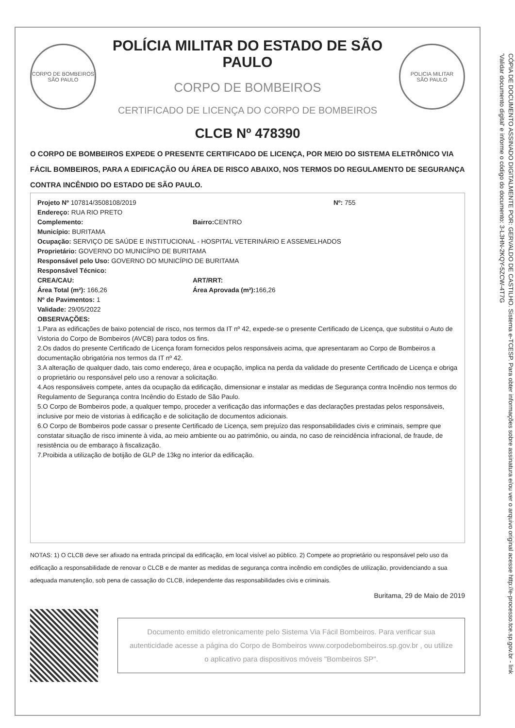CORPO DE BOMBEIROS
SÃO PAULO
POLÍCIA MILITAR DO ESTADO DE SÃO PAULO
CORPO DE BOMBEIROS
CERTIFICADO DE LICENÇA DO CORPO DE BOMBEIROS
POLICIA MILITAR
SÃO PAULO
CLCB Nº 478390
O CORPO DE BOMBEIROS EXPEDE O PRESENTE CERTIFICADO DE LICENÇA, POR MEIO DO SISTEMA ELETRÔNICO VIA FÁCIL BOMBEIROS, PARA A EDIFICAÇÃO OU ÁREA DE RISCO ABAIXO, NOS TERMOS DO REGULAMENTO DE SEGURANÇA CONTRA INCÊNDIO DO ESTADO DE SÃO PAULO.
Projeto Nº 107814/3508108/2019 Nº: 755
Endereço: RUA RIO PRETO
Complemento: Bairro: CENTRO
Município: BURITAMA
Ocupação: SERVIÇO DE SAÚDE E INSTITUCIONAL - HOSPITAL VETERINÁRIO E ASSEMELHADOS
Proprietário: GOVERNO DO MUNICÍPIO DE BURITAMA
Responsável pelo Uso: GOVERNO DO MUNICÍPIO DE BURITAMA
Responsável Técnico:
CREA/CAU: ART/RRT:
Área Total (m²): 166,26 Área Aprovada (m²): 166,26
Nº de Pavimentos: 1
Validade: 29/05/2022
OBSERVAÇÕES:
1.Para as edificações de baixo potencial de risco, nos termos da IT nº 42, expede-se o presente Certificado de Licença, que substitui o Auto de Vistoria do Corpo de Bombeiros (AVCB) para todos os fins.
2.Os dados do presente Certificado de Licença foram fornecidos pelos responsáveis acima, que apresentaram ao Corpo de Bombeiros a documentação obrigatória nos termos da IT nº 42.
3.A alteração de qualquer dado, tais como endereço, área e ocupação, implica na perda da validade do presente Certificado de Licença e obriga o proprietário ou responsável pelo uso a renovar a solicitação.
4.Aos responsáveis compete, antes da ocupação da edificação, dimensionar e instalar as medidas de Segurança contra Incêndio nos termos do Regulamento de Segurança contra Incêndio do Estado de São Paulo.
5.O Corpo de Bombeiros pode, a qualquer tempo, proceder a verificação das informações e das declarações prestadas pelos responsáveis, inclusive por meio de vistorias à edificação e de solicitação de documentos adicionais.
6.O Corpo de Bombeiros pode cassar o presente Certificado de Licença, sem prejuízo das responsabilidades civis e criminais, sempre que constatar situação de risco iminente à vida, ao meio ambiente ou ao patrimônio, ou ainda, no caso de reincidência infracional, de fraude, de resistência ou de embaraço à fiscalização.
7.Proibida a utilização de botijão de GLP de 13kg no interior da edificação.
NOTAS: 1) O CLCB deve ser afixado na entrada principal da edificação, em local visível ao público. 2) Compete ao proprietário ou responsável pelo uso da edificação a responsabilidade de renovar o CLCB e de manter as medidas de segurança contra incêndio em condições de utilização, providenciando a sua adequada manutenção, sob pena de cassação do CLCB, independente das responsabilidades civis e criminais.
Buritama, 29 de Maio de 2019
Documento emitido eletronicamente pelo Sistema Via Fácil Bombeiros. Para verificar sua autenticidade acesse a página do Corpo de Bombeiros www.corpodebombeiros.sp.gov.br , ou utilize o aplicativo para dispositivos móveis "Bombeiros SP".
CÓPIA DE DOCUMENTO ASSINADO DIGITALMENTE POR: GERVALDO DE CASTILHO. Sistema e-TCESP. Para obter informações sobre assinatura e/ou ver o arquivo original acesse http://e-processo.tce.sp.gov.br - link 'Validar documento digital' e informe o código do documento: 3-L3HN-2KQY-5ZCW-4T7G